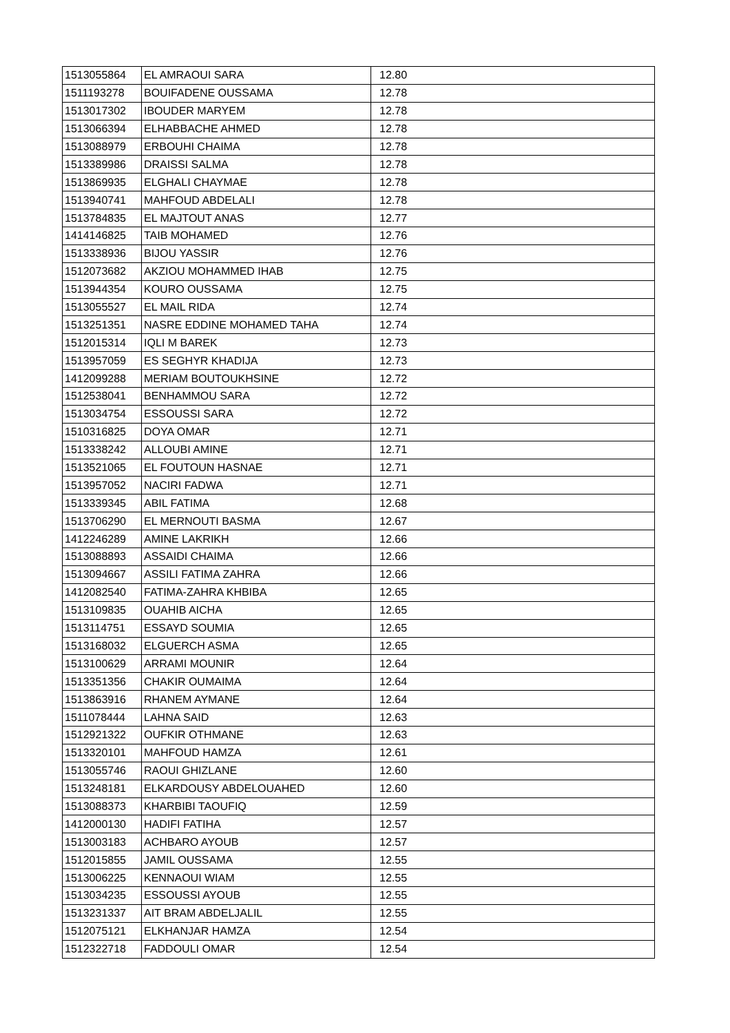| 1513055864 | EL AMRAOUI SARA | 12.80 |
| 1511193278 | BOUIFADENE OUSSAMA | 12.78 |
| 1513017302 | IBOUDER MARYEM | 12.78 |
| 1513066394 | ELHABBACHE AHMED | 12.78 |
| 1513088979 | ERBOUHI CHAIMA | 12.78 |
| 1513389986 | DRAISSI SALMA | 12.78 |
| 1513869935 | ELGHALI CHAYMAE | 12.78 |
| 1513940741 | MAHFOUD ABDELALI | 12.78 |
| 1513784835 | EL MAJTOUT ANAS | 12.77 |
| 1414146825 | TAIB MOHAMED | 12.76 |
| 1513338936 | BIJOU YASSIR | 12.76 |
| 1512073682 | AKZIOU MOHAMMED IHAB | 12.75 |
| 1513944354 | KOURO OUSSAMA | 12.75 |
| 1513055527 | EL MAIL RIDA | 12.74 |
| 1513251351 | NASRE EDDINE MOHAMED TAHA | 12.74 |
| 1512015314 | IQLI M BAREK | 12.73 |
| 1513957059 | ES SEGHYR KHADIJA | 12.73 |
| 1412099288 | MERIAM BOUTOUKHSINE | 12.72 |
| 1512538041 | BENHAMMOU SARA | 12.72 |
| 1513034754 | ESSOUSSI SARA | 12.72 |
| 1510316825 | DOYA OMAR | 12.71 |
| 1513338242 | ALLOUBI AMINE | 12.71 |
| 1513521065 | EL FOUTOUN HASNAE | 12.71 |
| 1513957052 | NACIRI FADWA | 12.71 |
| 1513339345 | ABIL FATIMA | 12.68 |
| 1513706290 | EL MERNOUTI BASMA | 12.67 |
| 1412246289 | AMINE LAKRIKH | 12.66 |
| 1513088893 | ASSAIDI CHAIMA | 12.66 |
| 1513094667 | ASSILI FATIMA ZAHRA | 12.66 |
| 1412082540 | FATIMA-ZAHRA KHBIBA | 12.65 |
| 1513109835 | OUAHIB AICHA | 12.65 |
| 1513114751 | ESSAYD SOUMIA | 12.65 |
| 1513168032 | ELGUERCH ASMA | 12.65 |
| 1513100629 | ARRAMI MOUNIR | 12.64 |
| 1513351356 | CHAKIR OUMAIMA | 12.64 |
| 1513863916 | RHANEM AYMANE | 12.64 |
| 1511078444 | LAHNA SAID | 12.63 |
| 1512921322 | OUFKIR OTHMANE | 12.63 |
| 1513320101 | MAHFOUD HAMZA | 12.61 |
| 1513055746 | RAOUI GHIZLANE | 12.60 |
| 1513248181 | ELKARDOUSY ABDELOUAHED | 12.60 |
| 1513088373 | KHARBIBI TAOUFIQ | 12.59 |
| 1412000130 | HADIFI FATIHA | 12.57 |
| 1513003183 | ACHBARO AYOUB | 12.57 |
| 1512015855 | JAMIL OUSSAMA | 12.55 |
| 1513006225 | KENNAOUI WIAM | 12.55 |
| 1513034235 | ESSOUSSI AYOUB | 12.55 |
| 1513231337 | AIT BRAM ABDELJALIL | 12.55 |
| 1512075121 | ELKHANJAR HAMZA | 12.54 |
| 1512322718 | FADDOULI OMAR | 12.54 |